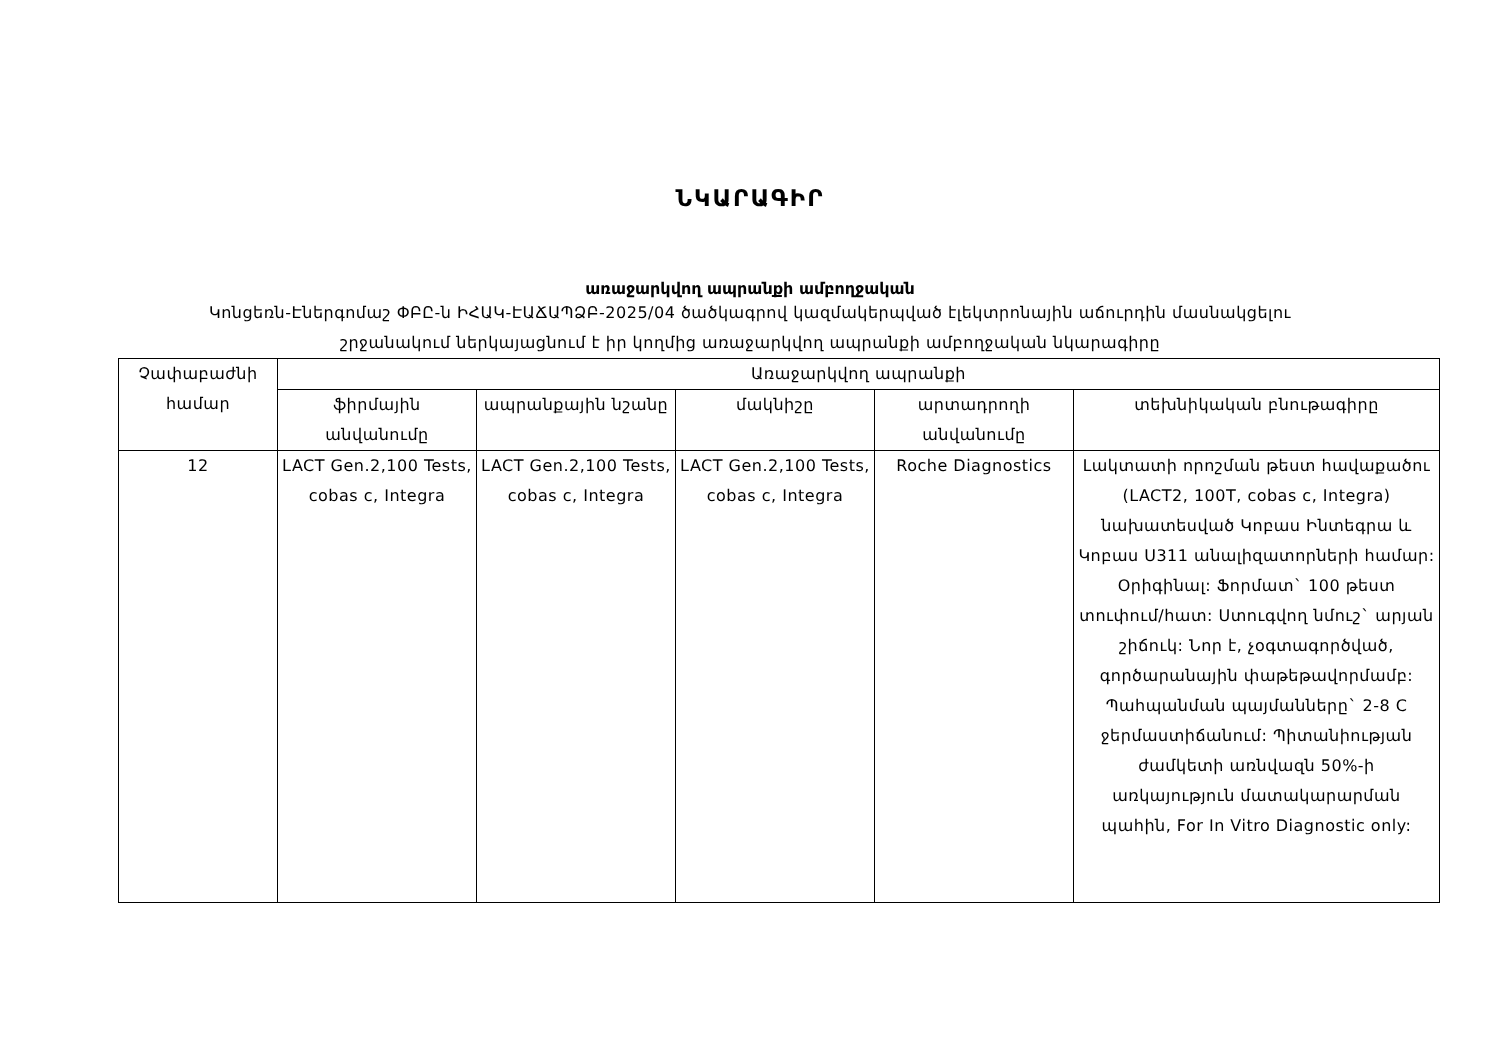ՆԿԱՐԱԳԻՐ
առաջարկվող ապրանքի ամբողջական
Կոնցեռն-Էներգոմաշ ՓԲԸ-ն ԻՀԱԿ-ԷԱՃԱՊՁԲ-2025/04 ծածկագրով կազմակերպված էլեկտրոնային աճուրդին մասնակցելու
շրջանակում ներկայացնում է իր կողմից առաջարկվող ապրանքի ամբողջական նկարագիրը
| Չափաբաժնի համար | Առաջարկվող ապրանքի | | | | |
| --- | --- | --- | --- | --- | --- |
| | ֆիրմային անվանումը | ապրանքային նշանը | մակնիշը | արտադրողի անվանումը | տեխնիկական բնութագիրը |
| 12 | LACT Gen.2,100 Tests, cobas c, Integra | LACT Gen.2,100 Tests, cobas c, Integra | LACT Gen.2,100 Tests, cobas c, Integra | Roche Diagnostics | Լակտատի որոշման թեստ հավաքածու (LACT2, 100T, cobas c, Integra) նախատեսված Կոբաս Ինտեգրա և Կոբաս Ս311 անալիզատորների համար: Օրիգինալ: Ֆորմատ` 100 թեստ տուփում/հատ: Ստուգվող նմուշ` արյան շիճուկ: Նոր է, չօգտագործված, գործարանային փաթեթավորմամբ: Պահպանման պայմանները` 2-8 C ջերմաստիճանում: Պիտանիության ժամկետի առնվազն 50%-ի առկայություն մատակարարման պահին, For In Vitro Diagnostic only: |